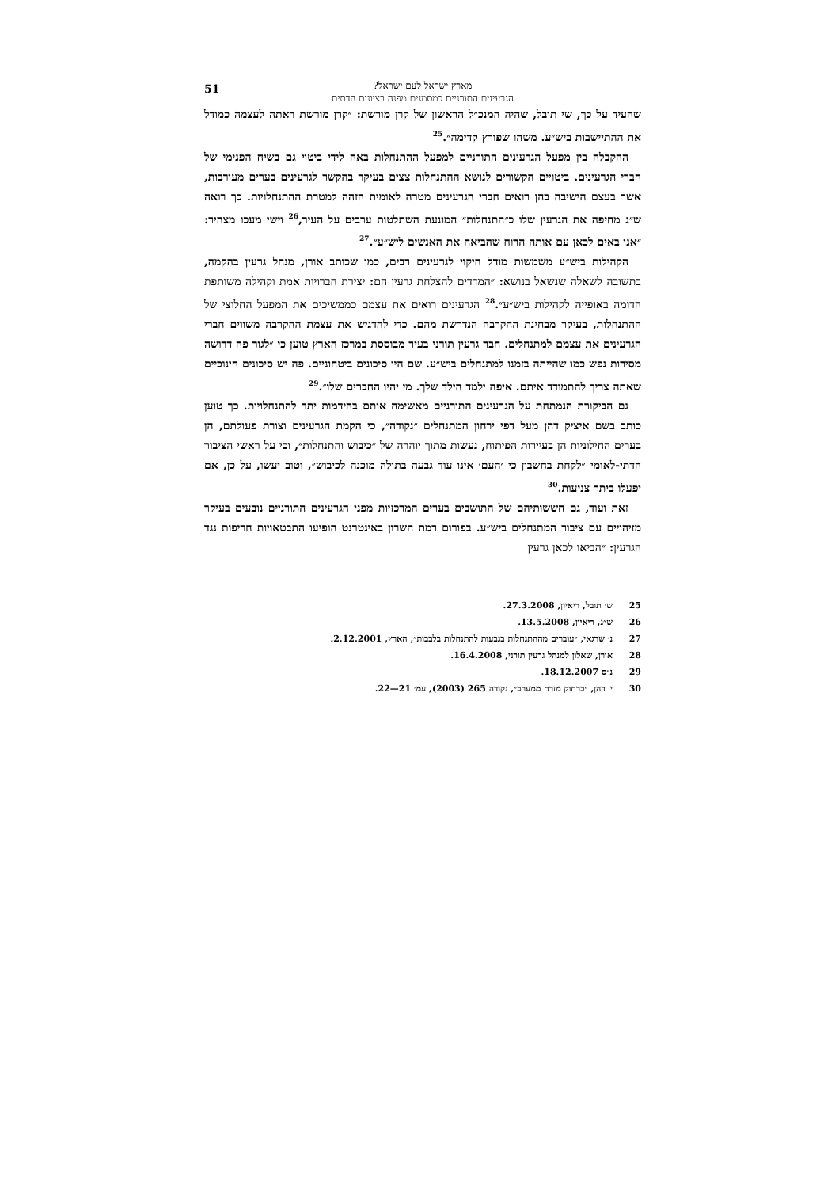51 מארץ ישראל לעם ישראל?
הגרעינים התורניים כמסמנים מפנה בציונות הדתית
שהעיד על כך, שי תובל, שהיה המנכ״ל הראשון של קרן מורשת: ״קרן מורשת ראתה לעצמה כמודל את ההתיישבות ביש״ע. משהו שפורץ קדימה״.<sup>25</sup>
ההקבלה בין מפעל הגרעינים התורניים למפעל ההתנחלות באה לידי ביטוי גם בשיח הפנימי של חברי הגרעינים. ביטויים הקשורים לנושא ההתנחלות צצים בעיקר בהקשר לגרעינים בערים מעורבות, אשר בעצם הישיבה בהן רואים חברי הגרעינים מטרה לאומית הזהה למטרת ההתנחלויות. כך רואה ש״ג מחיפה את הגרעין שלו כ״התנחלות״ המונעת השתלטות ערבים על העיר,<sup>26</sup> וישי מעכו מצהיר: ״אנו באים לכאן עם אותה הרוח שהביאה את האנשים ליש״ע״.<sup>27</sup>
הקהילות ביש״ע משמשות מודל חיקוי לגרעינים רבים, כמו שכותב אורן, מנהל גרעין בהקמה, בתשובה לשאלה שנשאל בנושא: ״המדדים להצלחת גרעין הם: יצירת חברויות אמת וקהילה משותפת הדומה באופייה לקהילות ביש״ע״.<sup>28</sup> הגרעינים רואים את עצמם כממשיכים את המפעל החלוצי של ההתנחלות, בעיקר מבחינת ההקרבה הנדרשת מהם. כדי להדגיש את עצמת ההקרבה משווים חברי הגרעינים את עצמם למתנחלים. חבר גרעין תורני בעיר מבוססת במרכז הארץ טוען כי ״לגור פה דרושה מסירות נפש כמו שהייתה בזמנו למתנחלים ביש״ע. שם היו סיכונים ביטחוניים. פה יש סיכונים חינוכיים שאתה צריך להתמודד איתם. איפה ילמד הילד שלך. מי יהיו החברים שלו״.<sup>29</sup>
גם הביקורת הנמתחת על הגרעינים התורניים מאשימה אותם בהידמות יתר להתנחלויות. כך טוען כותב בשם איציק דהן מעל דפי ירחון המתנחלים ״נקודה״, כי הקמת הגרעינים וצורת פעולתם, הן בערים החילוניות הן בעיירות הפיתוח, נעשות מתוך יוהרה של ״כיבוש והתנחלות״, וכי על ראשי הציבור הדתי-לאומי ״לקחת בחשבון כי ׳העם׳ אינו עוד גבעה בתולה מוכנה לכיבוש״, וטוב יעשו, על כן, אם יפעלו ביתר צניעות.<sup>30</sup>
זאת ועוד, גם חששותיהם של התושבים בערים המרכזיות מפני הגרעינים התורניים נובעים בעיקר מזיהויים עם ציבור המתנחלים ביש״ע. בפורום רמת השרון באינטרנט הופיעו התבטאויות חריפות נגד הגרעין: ״הביאו לכאן גרעין
25 ש׳ תובל, ריאיון, 27.3.2008.
26 ש״ג, ריאיון, 13.5.2008.
27 נ׳ שרגאי, ״עוברים מההתנחלות בגבעות להתנחלות בלבבות״, הארץ, 2.12.2001.
28 אורן, שאלון למנהל גרעין תורני, 16.4.2008.
29 נ״ס 18.12.2007.
30 י׳ דהן, ״כרחוק מזרח ממערב״, נקודה 265 (2003), עמ׳ 21—22.